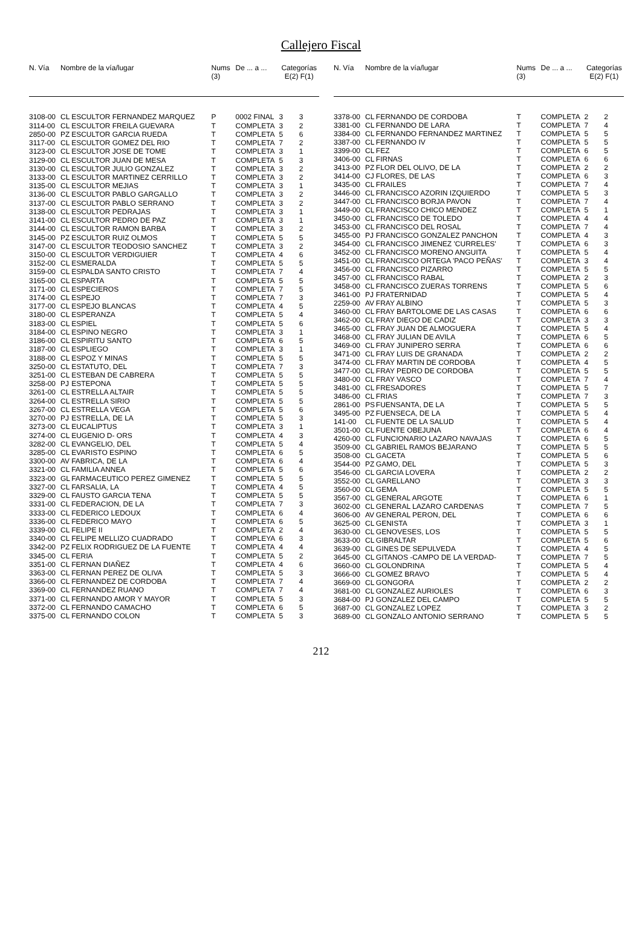Callejero Fiscal
| N. Vía | Nombre de la vía/lugar | | Nums (3) | De ... a ... | Categorías E(2) F(1) | |
| --- | --- | --- | --- | --- | --- | --- |
| 3108-00 | CL | ESCULTOR FERNANDEZ MARQUEZ | P | 0002 FINAL | 3 | 3 |
| 3114-00 | CL | ESCULTOR FREILA GUEVARA | T | COMPLETA | 3 | 2 |
| 2850-00 | PZ | ESCULTOR GARCIA RUEDA | T | COMPLETA | 5 | 6 |
| 3117-00 | CL | ESCULTOR GOMEZ DEL RIO | T | COMPLETA | 7 | 2 |
| 3123-00 | CL | ESCULTOR JOSE DE TOME | T | COMPLETA | 3 | 1 |
| 3129-00 | CL | ESCULTOR JUAN DE MESA | T | COMPLETA | 5 | 3 |
| 3130-00 | CL | ESCULTOR JULIO GONZALEZ | T | COMPLETA | 3 | 2 |
| 3133-00 | CL | ESCULTOR MARTINEZ CERRILLO | T | COMPLETA | 3 | 2 |
| 3135-00 | CL | ESCULTOR MEJIAS | T | COMPLETA | 3 | 1 |
| 3136-00 | CL | ESCULTOR PABLO GARGALLO | T | COMPLETA | 3 | 2 |
| 3137-00 | CL | ESCULTOR PABLO SERRANO | T | COMPLETA | 3 | 2 |
| 3138-00 | CL | ESCULTOR PEDRAJAS | T | COMPLETA | 3 | 1 |
| 3141-00 | CL | ESCULTOR PEDRO DE PAZ | T | COMPLETA | 3 | 1 |
| 3144-00 | CL | ESCULTOR RAMON BARBA | T | COMPLETA | 3 | 2 |
| 3145-00 | PZ | ESCULTOR RUIZ OLMOS | T | COMPLETA | 5 | 5 |
| 3147-00 | CL | ESCULTOR TEODOSIO SANCHEZ | T | COMPLETA | 3 | 2 |
| 3150-00 | CL | ESCULTOR VERDIGUIER | T | COMPLETA | 4 | 6 |
| 3152-00 | CL | ESMERALDA | T | COMPLETA | 5 | 5 |
| 3159-00 | CL | ESPALDA SANTO CRISTO | T | COMPLETA | 7 | 4 |
| 3165-00 | CL | ESPARTA | T | COMPLETA | 5 | 5 |
| 3171-00 | CL | ESPECIEROS | T | COMPLETA | 7 | 5 |
| 3174-00 | CL | ESPEJO | T | COMPLETA | 7 | 3 |
| 3177-00 | CL | ESPEJO BLANCAS | T | COMPLETA | 4 | 5 |
| 3180-00 | CL | ESPERANZA | T | COMPLETA | 5 | 4 |
| 3183-00 | CL | ESPIEL | T | COMPLETA | 5 | 6 |
| 3184-00 | CL | ESPINO NEGRO | T | COMPLETA | 3 | 1 |
| 3186-00 | CL | ESPIRITU SANTO | T | COMPLETA | 6 | 5 |
| 3187-00 | CL | ESPLIEGO | T | COMPLETA | 3 | 1 |
| 3188-00 | CL | ESPOZ Y MINAS | T | COMPLETA | 5 | 5 |
| 3250-00 | CL | ESTATUTO, DEL | T | COMPLETA | 7 | 3 |
| 3251-00 | CL | ESTEBAN DE CABRERA | T | COMPLETA | 5 | 5 |
| 3258-00 | PJ | ESTEPONA | T | COMPLETA | 5 | 5 |
| 3261-00 | CL | ESTRELLA ALTAIR | T | COMPLETA | 5 | 5 |
| 3264-00 | CL | ESTRELLA SIRIO | T | COMPLETA | 5 | 5 |
| 3267-00 | CL | ESTRELLA VEGA | T | COMPLETA | 5 | 6 |
| 3270-00 | PJ | ESTRELLA, DE LA | T | COMPLETA | 5 | 3 |
| 3273-00 | CL | EUCALIPTUS | T | COMPLETA | 3 | 1 |
| 3274-00 | CL | EUGENIO D- ORS | T | COMPLETA | 4 | 3 |
| 3282-00 | CL | EVANGELIO, DEL | T | COMPLETA | 5 | 4 |
| 3285-00 | CL | EVARISTO ESPINO | T | COMPLETA | 6 | 5 |
| 3300-00 | AV | FABRICA, DE LA | T | COMPLETA | 6 | 4 |
| 3321-00 | CL | FAMILIA ANNEA | T | COMPLETA | 5 | 6 |
| 3323-00 | GL | FARMACEUTICO PEREZ GIMENEZ | T | COMPLETA | 5 | 5 |
| 3327-00 | CL | FARSALIA, LA | T | COMPLETA | 4 | 5 |
| 3329-00 | CL | FAUSTO GARCIA TENA | T | COMPLETA | 5 | 5 |
| 3331-00 | CL | FEDERACION, DE LA | T | COMPLETA | 7 | 3 |
| 3333-00 | CL | FEDERICO LEDOUX | T | COMPLETA | 6 | 4 |
| 3336-00 | CL | FEDERICO MAYO | T | COMPLETA | 6 | 5 |
| 3339-00 | CL | FELIPE II | T | COMPLETA | 2 | 4 |
| 3340-00 | CL | FELIPE MELLIZO CUADRADO | T | COMPLEYA | 6 | 3 |
| 3342-00 | PZ | FELIX RODRIGUEZ DE LA FUENTE | T | COMPLETA | 4 | 4 |
| 3345-00 | CL | FERIA | T | COMPLETA | 5 | 2 |
| 3351-00 | CL | FERNAN DIAÑEZ | T | COMPLETA | 4 | 6 |
| 3363-00 | CL | FERNAN PEREZ DE OLIVA | T | COMPLETA | 5 | 3 |
| 3366-00 | CL | FERNANDEZ DE CORDOBA | T | COMPLETA | 7 | 4 |
| 3369-00 | CL | FERNANDEZ RUANO | T | COMPLETA | 7 | 4 |
| 3371-00 | CL | FERNANDO AMOR Y MAYOR | T | COMPLETA | 5 | 3 |
| 3372-00 | CL | FERNANDO CAMACHO | T | COMPLETA | 6 | 5 |
| 3375-00 | CL | FERNANDO COLON | T | COMPLETA | 5 | 3 |
| N. Vía | Nombre de la vía/lugar | | Nums (3) | De ... a ... | Categorías E(2) F(1) | |
| --- | --- | --- | --- | --- | --- | --- |
| 3378-00 | CL | FERNANDO DE CORDOBA | T | COMPLETA | 2 | 2 |
| 3381-00 | CL | FERNANDO DE LARA | T | COMPLETA | 7 | 4 |
| 3384-00 | CL | FERNANDO FERNANDEZ MARTINEZ | T | COMPLETA | 5 | 5 |
| 3387-00 | CL | FERNANDO IV | T | COMPLETA | 5 | 5 |
| 3399-00 | CL | FEZ | T | COMPLETA | 6 | 5 |
| 3406-00 | CL | FIRNAS | T | COMPLETA | 6 | 6 |
| 3413-00 | PZ | FLOR DEL OLIVO, DE LA | T | COMPLETA | 2 | 2 |
| 3414-00 | CJ | FLORES, DE LAS | T | COMPLETA | 6 | 3 |
| 3435-00 | CL | FRAILES | T | COMPLETA | 7 | 4 |
| 3446-00 | CL | FRANCISCO AZORIN IZQUIERDO | T | COMPLETA | 5 | 3 |
| 3447-00 | CL | FRANCISCO BORJA PAVON | T | COMPLETA | 7 | 4 |
| 3449-00 | CL | FRANCISCO CHICO MENDEZ | T | COMPLETA | 5 | 1 |
| 3450-00 | CL | FRANCISCO DE TOLEDO | T | COMPLETA | 4 | 4 |
| 3453-00 | CL | FRANCISCO DEL ROSAL | T | COMPLETA | 7 | 4 |
| 3455-00 | PJ | FRANCISCO GONZALEZ PANCHON | T | COMPLETA | 4 | 3 |
| 3454-00 | CL | FRANCISCO JIMENEZ 'CURRELES' | T | COMPLETA | 6 | 3 |
| 3452-00 | CL | FRANCISCO MORENO ANGUITA | T | COMPLETA | 5 | 4 |
| 3451-00 | CL | FRANCISCO ORTEGA 'PACO PEÑAS' | T | COMPLETA | 3 | 4 |
| 3456-00 | CL | FRANCISCO PIZARRO | T | COMPLETA | 5 | 5 |
| 3457-00 | CL | FRANCISCO RABAL | T | COMPLETA | 2 | 3 |
| 3458-00 | CL | FRANCISCO ZUERAS TORRENS | T | COMPLETA | 5 | 6 |
| 3461-00 | PJ | FRATERNIDAD | T | COMPLETA | 5 | 4 |
| 2259-00 | AV | FRAY ALBINO | T | COMPLETA | 5 | 3 |
| 3460-00 | CL | FRAY BARTOLOME DE LAS CASAS | T | COMPLETA | 6 | 6 |
| 3462-00 | CL | FRAY DIEGO DE CADIZ | T | COMPLETA | 3 | 3 |
| 3465-00 | CL | FRAY JUAN DE ALMOGUERA | T | COMPLETA | 5 | 4 |
| 3468-00 | CL | FRAY JULIAN DE AVILA | T | COMPLETA | 6 | 5 |
| 3469-00 | CL | FRAY JUNIPERO SERRA | T | COMPLETA | 6 | 6 |
| 3471-00 | CL | FRAY LUIS DE GRANADA | T | COMPLETA | 2 | 2 |
| 3474-00 | CL | FRAY MARTIN DE CORDOBA | T | COMPLETA | 4 | 5 |
| 3477-00 | CL | FRAY PEDRO DE CORDOBA | T | COMPLETA | 5 | 5 |
| 3480-00 | CL | FRAY VASCO | T | COMPLETA | 7 | 4 |
| 3481-00 | CL | FRESADORES | T | COMPLETA | 5 | 7 |
| 3486-00 | CL | FRIAS | T | COMPLETA | 7 | 3 |
| 2861-00 | PS | FUENSANTA, DE LA | T | COMPLETA | 5 | 5 |
| 3495-00 | PZ | FUENSECA, DE LA | T | COMPLETA | 5 | 4 |
| 141-00 | CL | FUENTE DE LA SALUD | T | COMPLETA | 5 | 4 |
| 3501-00 | CL | FUENTE OBEJUNA | T | COMPLETA | 6 | 4 |
| 4260-00 | CL | FUNCIONARIO LAZARO NAVAJAS | T | COMPLETA | 6 | 5 |
| 3509-00 | CL | GABRIEL RAMOS BEJARANO | T | COMPLETA | 5 | 5 |
| 3508-00 | CL | GACETA | T | COMPLETA | 5 | 6 |
| 3544-00 | PZ | GAMO, DEL | T | COMPLETA | 5 | 3 |
| 3546-00 | CL | GARCIA LOVERA | T | COMPLETA | 2 | 2 |
| 3552-00 | CL | GARELLANO | T | COMPLETA | 3 | 3 |
| 3560-00 | CL | GEMA | T | COMPLETA | 5 | 5 |
| 3567-00 | CL | GENERAL ARGOTE | T | COMPLETA | 6 | 1 |
| 3602-00 | CL | GENERAL LAZARO CARDENAS | T | COMPLETA | 7 | 5 |
| 3606-00 | AV | GENERAL PERON, DEL | T | COMPLETA | 6 | 6 |
| 3625-00 | CL | GENISTA | T | COMPLETA | 3 | 1 |
| 3630-00 | CL | GENOVESES, LOS | T | COMPLETA | 5 | 5 |
| 3633-00 | CL | GIBRALTAR | T | COMPLETA | 5 | 6 |
| 3639-00 | CL | GINES DE SEPULVEDA | T | COMPLETA | 4 | 5 |
| 3645-00 | CL | GITANOS -CAMPO DE LA VERDAD- | T | COMPLETA | 7 | 5 |
| 3660-00 | CL | GOLONDRINA | T | COMPLETA | 5 | 4 |
| 3666-00 | CL | GOMEZ BRAVO | T | COMPLETA | 5 | 4 |
| 3669-00 | CL | GONGORA | T | COMPLETA | 2 | 2 |
| 3681-00 | CL | GONZALEZ AURIOLES | T | COMPLETA | 6 | 3 |
| 3684-00 | PJ | GONZALEZ DEL CAMPO | T | COMPLETA | 5 | 5 |
| 3687-00 | CL | GONZALEZ LOPEZ | T | COMPLETA | 3 | 2 |
| 3689-00 | CL | GONZALO ANTONIO SERRANO | T | COMPLETA | 5 | 5 |
212